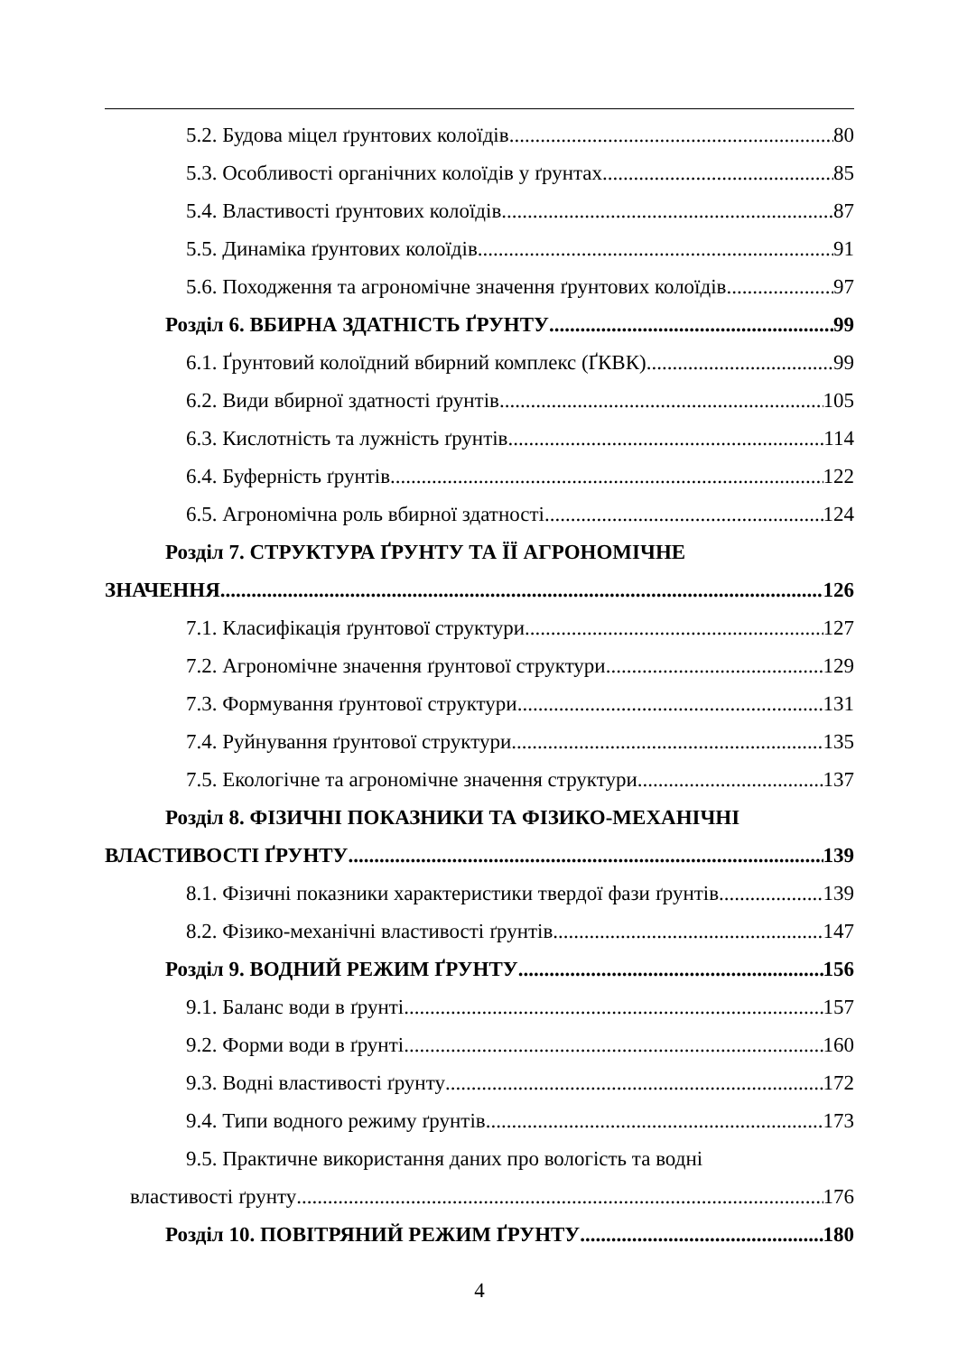5.2. Будова міцел ґрунтових колоїдів 80
5.3. Особливості органічних колоїдів у ґрунтах 85
5.4. Властивості ґрунтових колоїдів 87
5.5. Динаміка ґрунтових колоїдів 91
5.6. Походження та агрономічне значення ґрунтових колоїдів 97
Розділ 6. ВБИРНА ЗДАТНІСТЬ ҐРУНТУ 99
6.1. Ґрунтовий колоїдний вбирний комплекс (ҐКВК) 99
6.2. Види вбирної здатності ґрунтів 105
6.3. Кислотність та лужність ґрунтів 114
6.4. Буферність ґрунтів 122
6.5. Агрономічна роль вбирної здатності 124
Розділ 7. СТРУКТУРА ҐРУНТУ ТА ЇЇ АГРОНОМІЧНЕ
ЗНАЧЕННЯ 126
7.1. Класифікація ґрунтової структури 127
7.2. Агрономічне значення ґрунтової структури 129
7.3. Формування ґрунтової структури 131
7.4. Руйнування ґрунтової структури 135
7.5. Екологічне та агрономічне значення структури 137
Розділ 8. ФІЗИЧНІ ПОКАЗНИКИ ТА ФІЗИКО-МЕХАНІЧНІ
ВЛАСТИВОСТІ ҐРУНТУ 139
8.1. Фізичні показники характеристики твердої фази ґрунтів 139
8.2. Фізико-механічні властивості ґрунтів 147
Розділ 9. ВОДНИЙ РЕЖИМ ҐРУНТУ 156
9.1. Баланс води в ґрунті 157
9.2. Форми води в ґрунті 160
9.3. Водні властивості ґрунту 172
9.4. Типи водного режиму ґрунтів 173
9.5. Практичне використання даних про вологість та водні
властивості ґрунту 176
Розділ 10. ПОВІТРЯНИЙ РЕЖИМ ҐРУНТУ 180
4